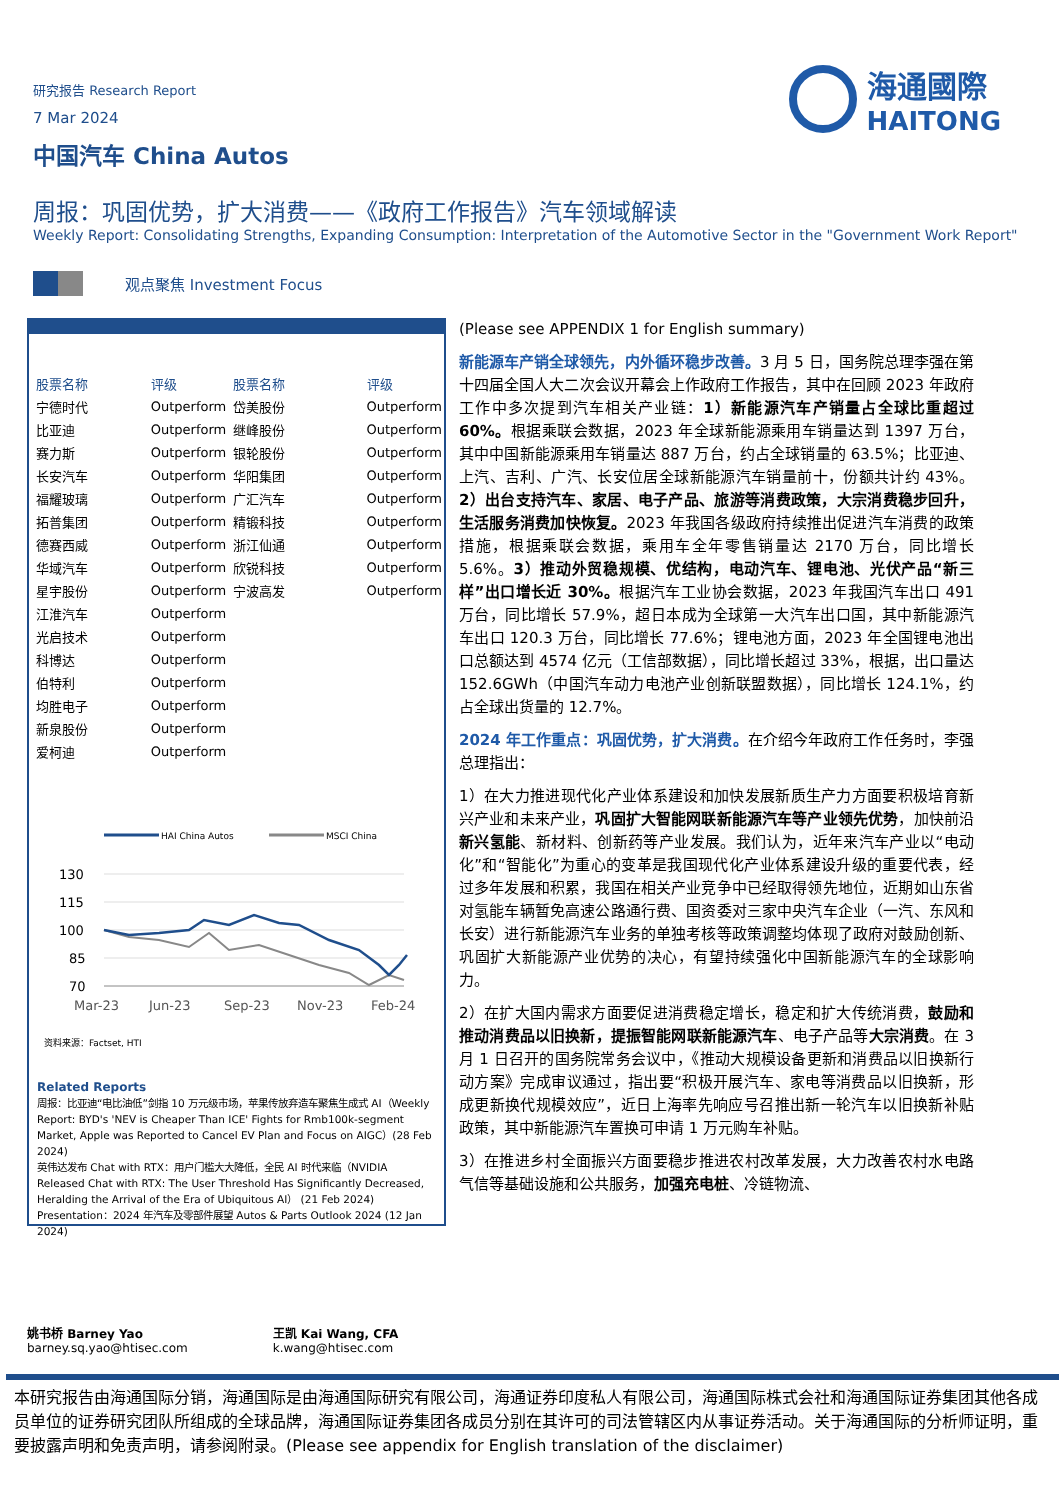海通國際
HAITONG
研究报告 Research Report
7 Mar 2024
中国汽车 China Autos
周报：巩固优势，扩大消费——《政府工作报告》汽车领域解读
Weekly Report: Consolidating Strengths, Expanding Consumption: Interpretation of the Automotive Sector in the "Government Work Report"
观点聚焦 Investment Focus
| 股票名称 | 评级 | 股票名称 | 评级 |
| --- | --- | --- | --- |
| 宁德时代 | Outperform | 岱美股份 | Outperform |
| 比亚迪 | Outperform | 继峰股份 | Outperform |
| 赛力斯 | Outperform | 银轮股份 | Outperform |
| 长安汽车 | Outperform | 华阳集团 | Outperform |
| 福耀玻璃 | Outperform | 广汇汽车 | Outperform |
| 拓普集团 | Outperform | 精锻科技 | Outperform |
| 德赛西威 | Outperform | 浙江仙通 | Outperform |
| 华域汽车 | Outperform | 欣锐科技 | Outperform |
| 星宇股份 | Outperform | 宁波高发 | Outperform |
| 江淮汽车 | Outperform | | |
| 光启技术 | Outperform | | |
| 科博达 | Outperform | | |
| 伯特利 | Outperform | | |
| 均胜电子 | Outperform | | |
| 新泉股份 | Outperform | | |
| 爱柯迪 | Outperform | | |
HAI China Autos
MSCI China
130
115
100
85
70
Mar-23
Jun-23
Sep-23
Nov-23
Feb-24
资料来源：Factset, HTI
Related Reports
周报：比亚迪“电比油低”剑指 10 万元级市场，苹果传放弃造车聚焦生成式 AI（Weekly Report: BYD's 'NEV is Cheaper Than ICE' Fights for Rmb100k-segment Market, Apple was Reported to Cancel EV Plan and Focus on AIGC）(28 Feb 2024)
英伟达发布 Chat with RTX：用户门槛大大降低，全民 AI 时代来临（NVIDIA Released Chat with RTX: The User Threshold Has Significantly Decreased, Heralding the Arrival of the Era of Ubiquitous AI） (21 Feb 2024)
Presentation：2024 年汽车及零部件展望 Autos & Parts Outlook 2024 (12 Jan 2024)
(Please see APPENDIX 1 for English summary)
新能源车产销全球领先，内外循环稳步改善。3 月 5 日，国务院总理李强在第十四届全国人大二次会议开幕会上作政府工作报告，其中在回顾 2023 年政府工作中多次提到汽车相关产业链：1）新能源汽车产销量占全球比重超过 60%。根据乘联会数据，2023 年全球新能源乘用车销量达到 1397 万台，其中中国新能源乘用车销量达 887 万台，约占全球销量的 63.5%；比亚迪、上汽、吉利、广汽、长安位居全球新能源汽车销量前十，份额共计约 43%。2）出台支持汽车、家居、电子产品、旅游等消费政策，大宗消费稳步回升，生活服务消费加快恢复。2023 年我国各级政府持续推出促进汽车消费的政策措施，根据乘联会数据，乘用车全年零售销量达 2170 万台，同比增长 5.6%。3）推动外贸稳规模、优结构，电动汽车、锂电池、光伏产品“新三样”出口增长近 30%。根据汽车工业协会数据，2023 年我国汽车出口 491 万台，同比增长 57.9%，超日本成为全球第一大汽车出口国，其中新能源汽车出口 120.3 万台，同比增长 77.6%；锂电池方面，2023 年全国锂电池出口总额达到 4574 亿元（工信部数据），同比增长超过 33%，根据，出口量达 152.6GWh（中国汽车动力电池产业创新联盟数据），同比增长 124.1%，约占全球出货量的 12.7%。
2024 年工作重点：巩固优势，扩大消费。在介绍今年政府工作任务时，李强总理指出：
1）在大力推进现代化产业体系建设和加快发展新质生产力方面要积极培育新兴产业和未来产业，巩固扩大智能网联新能源汽车等产业领先优势，加快前沿新兴氢能、新材料、创新药等产业发展。我们认为，近年来汽车产业以“电动化”和“智能化”为重心的变革是我国现代化产业体系建设升级的重要代表，经过多年发展和积累，我国在相关产业竞争中已经取得领先地位，近期如山东省对氢能车辆暂免高速公路通行费、国资委对三家中央汽车企业（一汽、东风和长安）进行新能源汽车业务的单独考核等政策调整均体现了政府对鼓励创新、巩固扩大新能源产业优势的决心，有望持续强化中国新能源汽车的全球影响力。
2）在扩大国内需求方面要促进消费稳定增长，稳定和扩大传统消费，鼓励和推动消费品以旧换新，提振智能网联新能源汽车、电子产品等大宗消费。在 3 月 1 日召开的国务院常务会议中，《推动大规模设备更新和消费品以旧换新行动方案》完成审议通过，指出要“积极开展汽车、家电等消费品以旧换新，形成更新换代规模效应”，近日上海率先响应号召推出新一轮汽车以旧换新补贴政策，其中新能源汽车置换可申请 1 万元购车补贴。
3）在推进乡村全面振兴方面要稳步推进农村改革发展，大力改善农村水电路气信等基础设施和公共服务，加强充电桩、冷链物流、
姚书桥 Barney Yao
barney.sq.yao@htisec.com
王凯 Kai Wang, CFA
k.wang@htisec.com
本研究报告由海通国际分销，海通国际是由海通国际研究有限公司，海通证券印度私人有限公司，海通国际株式会社和海通国际证券集团其他各成员单位的证券研究团队所组成的全球品牌，海通国际证券集团各成员分别在其许可的司法管辖区内从事证券活动。关于海通国际的分析师证明，重要披露声明和免责声明，请参阅附录。(Please see appendix for English translation of the disclaimer)